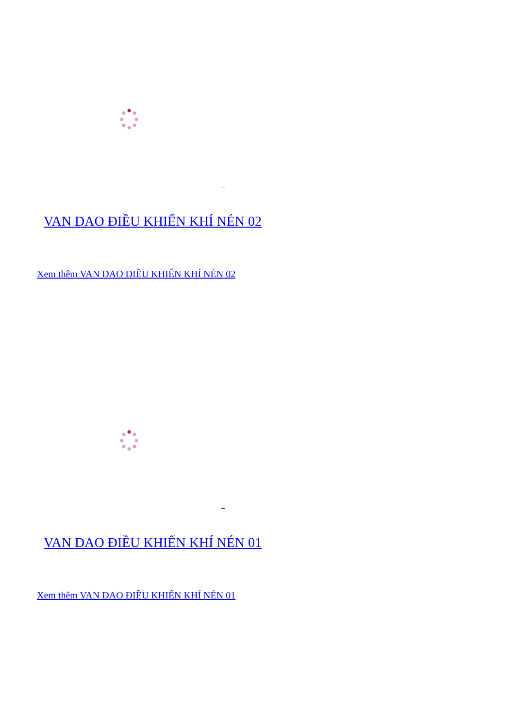VAN DAO ĐIỀU KHIỂN KHÍ NÉN 02
Xem thêm VAN DAO ĐIỀU KHIỂN KHÍ NÉN 02
VAN DAO ĐIỀU KHIỂN KHÍ NÉN 01
Xem thêm VAN DAO ĐIỀU KHIỂN KHÍ NÉN 01